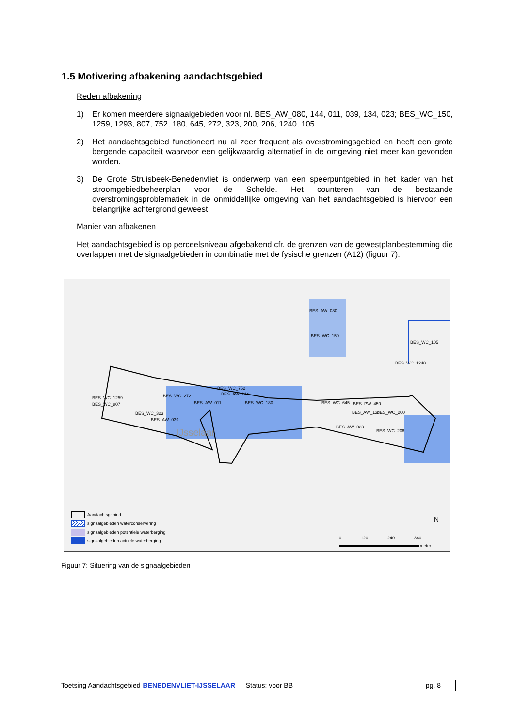1.5 Motivering afbakening aandachtsgebied
Reden afbakening
1) Er komen meerdere signaalgebieden voor nl. BES_AW_080, 144, 011, 039, 134, 023; BES_WC_150, 1259, 1293, 807, 752, 180, 645, 272, 323, 200, 206, 1240, 105.
2) Het aandachtsgebied functioneert nu al zeer frequent als overstromingsgebied en heeft een grote bergende capaciteit waarvoor een gelijkwaardig alternatief in de omgeving niet meer kan gevonden worden.
3) De Grote Struisbeek-Benedenvliet is onderwerp van een speerpuntgebied in het kader van het stroomgebiedbeheerplan voor de Schelde. Het counteren van de bestaande overstromingsproblematiek in de onmiddellijke omgeving van het aandachtsgebied is hiervoor een belangrijke achtergrond geweest.
Manier van afbakenen
Het aandachtsgebied is op perceelsniveau afgebakend cfr. de grenzen van de gewestplanbestemming die overlappen met de signaalgebieden in combinatie met de fysische grenzen (A12) (figuur 7).
BES_AW_080
BES_WC_150
BES_WC_105
BES_WC_1240
BES_WC_752
BES_AW_144
BES_WC_272
BES_WC_1259
BES_WC_807 BES_AW_011 BES_WC_180 BES_WC_645 BES_PW_450
BES_AW_134 BES_WC_200
BES_WC_323
BES_AW_039
BES_AW_023
BES_WC_206
IJsselaar
Aandachtsgebied
signaalgebieden waterconservering
signaalgebieden potentiele waterberging
signaalgebieden actuele waterberging
0 120 240 360
meter
N
Figuur 7: Situering van de signaalgebieden
Toetsing Aandachtsgebied BENEDENVLIET-IJSSELAAR – Status: voor BB pg. 8